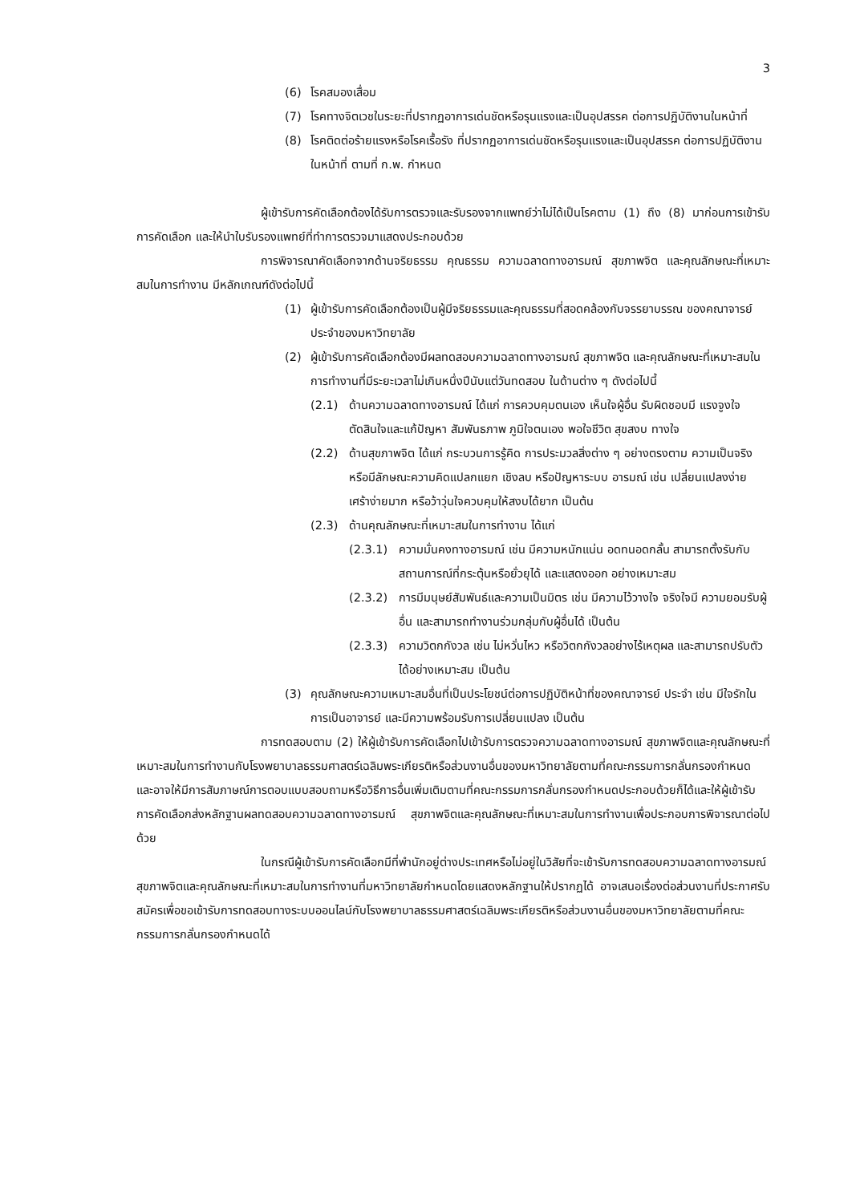3
(6) โรคสมองเสื่อม
(7) โรคทางจิตเวชในระยะที่ปรากฏอาการเด่นชัดหรือรุนแรงและเป็นอุปสรรค ต่อการปฏิบัติงานในหน้าที่
(8) โรคติดต่อร้ายแรงหรือโรคเรื้อรัง ที่ปรากฏอาการเด่นชัดหรือรุนแรงและเป็นอุปสรรค ต่อการปฏิบัติงานในหน้าที่ ตามที่ ก.พ. กำหนด
ผู้เข้ารับการคัดเลือกต้องได้รับการตรวจและรับรองจากแพทย์ว่าไม่ได้เป็นโรคตาม (1) ถึง (8) มาก่อนการเข้ารับการคัดเลือก และให้นำใบรับรองแพทย์ที่ทำการตรวจมาแสดงประกอบด้วย
การพิจารณาคัดเลือกจากด้านจริยธรรม คุณธรรม ความฉลาดทางอารมณ์ สุขภาพจิต และคุณลักษณะที่เหมาะสมในการทำงาน มีหลักเกณฑ์ดังต่อไปนี้
(1) ผู้เข้ารับการคัดเลือกต้องเป็นผู้มีจริยธรรมและคุณธรรมที่สอดคล้องกับจรรยาบรรณ ของคณาจารย์ประจำของมหาวิทยาลัย
(2) ผู้เข้ารับการคัดเลือกต้องมีผลทดสอบความฉลาดทางอารมณ์ สุขภาพจิต และคุณลักษณะที่เหมาะสมในการทำงานที่มีระยะเวลาไม่เกินหนึ่งปีนับแต่วันทดสอบ ในด้านต่าง ๆ ดังต่อไปนี้
(2.1) ด้านความฉลาดทางอารมณ์ ได้แก่ การควบคุมตนเอง เห็นใจผู้อื่น รับผิดชอบมี แรงจูงใจ ตัดสินใจและแก้ปัญหา สัมพันธภาพ ภูมิใจตนเอง พอใจชีวิต สุขสงบ ทางใจ
(2.2) ด้านสุขภาพจิต ได้แก่ กระบวนการรู้คิด การประมวลสิ่งต่าง ๆ อย่างตรงตาม ความเป็นจริง หรือมีลักษณะความคิดแปลกแยก เชิงลบ หรือปัญหาระบบ อารมณ์ เช่น เปลี่ยนแปลงง่าย เศร้าง่ายมาก หรือว้าวุ่นใจควบคุมให้สงบได้ยาก เป็นต้น
(2.3) ด้านคุณลักษณะที่เหมาะสมในการทำงาน ได้แก่
(2.3.1) ความมั่นคงทางอารมณ์ เช่น มีความหนักแน่น อดทนอดกลั้น สามารถตั้งรับกับสถานการณ์ที่กระตุ้นหรือยั่วยุได้ และแสดงออก อย่างเหมาะสม
(2.3.2) การมีมนุษย์สัมพันธ์และความเป็นมิตร เช่น มีความไว้วางใจ จริงใจมี ความยอมรับผู้อื่น และสามารถทำงานร่วมกลุ่มกับผู้อื่นได้ เป็นต้น
(2.3.3) ความวิตกกังวล เช่น ไม่หวั่นไหว หรือวิตกกังวลอย่างไร้เหตุผล และสามารถปรับตัวได้อย่างเหมาะสม เป็นต้น
(3) คุณลักษณะความเหมาะสมอื่นที่เป็นประโยชน์ต่อการปฏิบัติหน้าที่ของคณาจารย์ ประจำ เช่น มีใจรักในการเป็นอาจารย์ และมีความพร้อมรับการเปลี่ยนแปลง เป็นต้น
การทดสอบตาม (2) ให้ผู้เข้ารับการคัดเลือกไปเข้ารับการตรวจความฉลาดทางอารมณ์ สุขภาพจิตและคุณลักษณะที่เหมาะสมในการทำงานกับโรงพยาบาลธรรมศาสตร์เฉลิมพระเกียรติหรือส่วนงานอื่นของมหาวิทยาลัยตามที่คณะกรรมการกลั่นกรองกำหนด และอาจให้มีการสัมภาษณ์การตอบแบบสอบถามหรือวิธีการอื่นเพิ่มเติมตามที่คณะกรรมการกลั่นกรองกำหนดประกอบด้วยก็ได้และให้ผู้เข้ารับการคัดเลือกส่งหลักฐานผลทดสอบความฉลาดทางอารมณ์ สุขภาพจิตและคุณลักษณะที่เหมาะสมในการทำงานเพื่อประกอบการพิจารณาต่อไปด้วย
ในกรณีผู้เข้ารับการคัดเลือกมีที่พำนักอยู่ต่างประเทศหรือไม่อยู่ในวิสัยที่จะเข้ารับการทดสอบความฉลาดทางอารมณ์ สุขภาพจิตและคุณลักษณะที่เหมาะสมในการทำงานที่มหาวิทยาลัยกำหนดโดยแสดงหลักฐานให้ปรากฏได้ อาจเสนอเรื่องต่อส่วนงานที่ประกาศรับสมัครเพื่อขอเข้ารับการทดสอบทางระบบออนไลน์กับโรงพยาบาลธรรมศาสตร์เฉลิมพระเกียรติหรือส่วนงานอื่นของมหาวิทยาลัยตามที่คณะกรรมการกลั่นกรองกำหนดได้